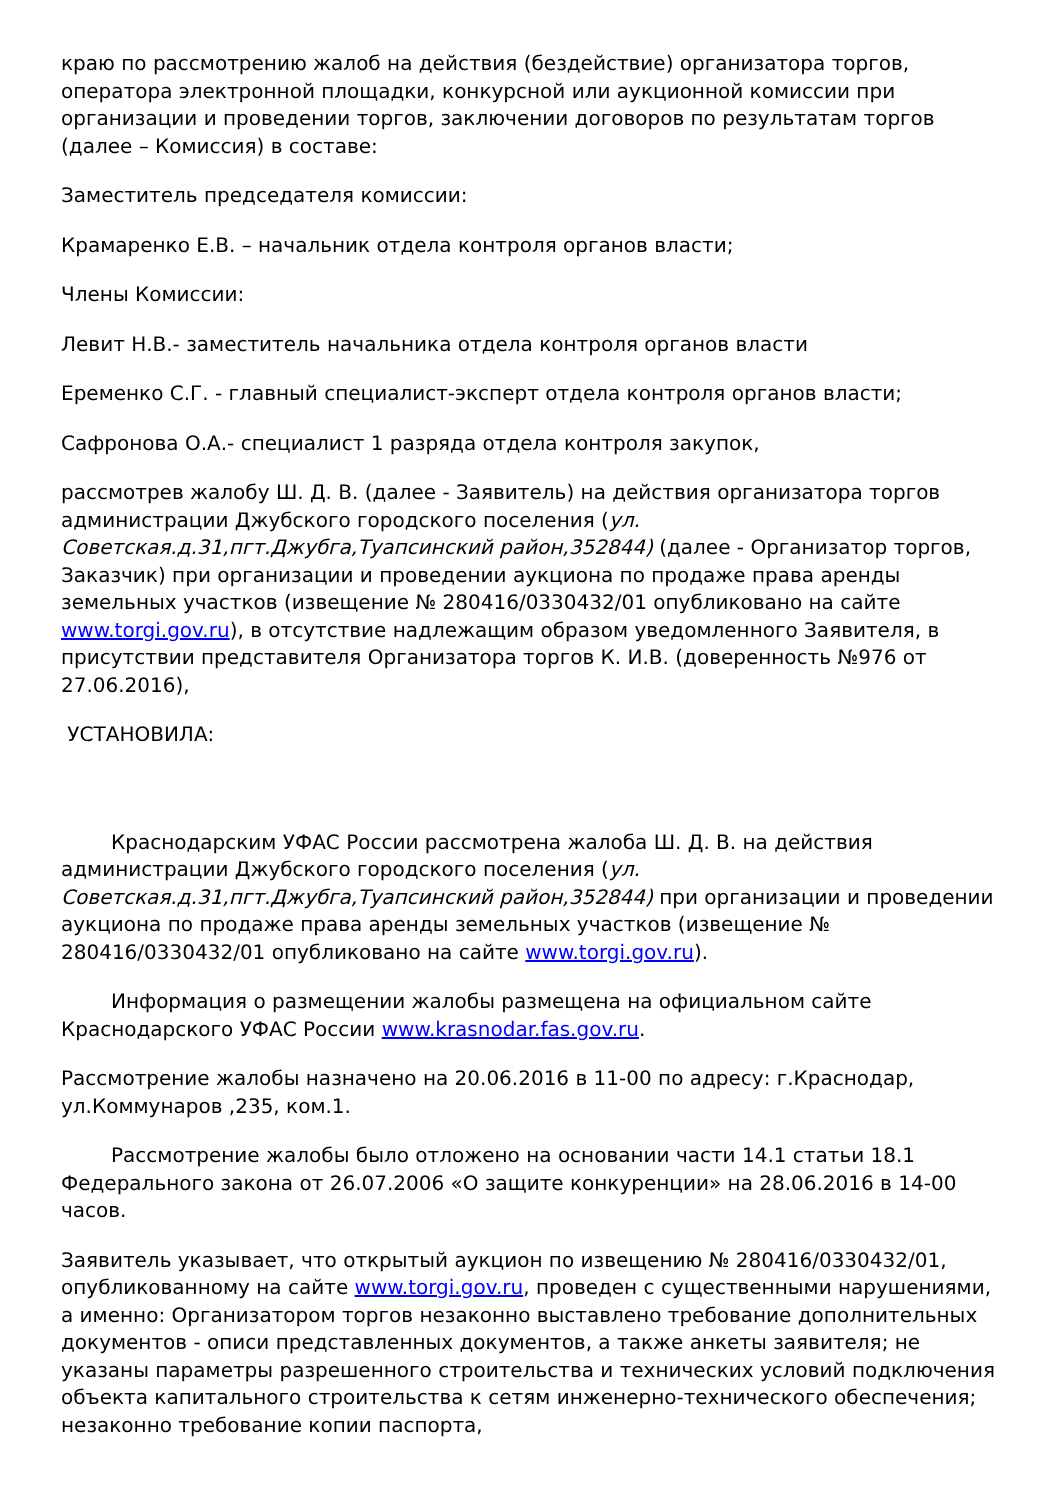краю по рассмотрению жалоб на действия (бездействие) организатора торгов, оператора электронной площадки, конкурсной или аукционной комиссии при организации и проведении торгов, заключении договоров по результатам торгов (далее – Комиссия) в составе:
Заместитель председателя комиссии:
Крамаренко Е.В. – начальник отдела контроля органов власти;
Члены Комиссии:
Левит Н.В.- заместитель начальника отдела контроля органов власти
Еременко С.Г. - главный специалист-эксперт отдела контроля органов власти;
Сафронова О.А.- специалист 1 разряда отдела контроля закупок,
рассмотрев жалобу Ш. Д. В. (далее - Заявитель) на действия организатора торгов администрации Джубского городского поселения (ул. Советская.д.31,пгт.Джубга,Туапсинский район,352844) (далее - Организатор торгов, Заказчик) при организации и проведении аукциона по продаже права аренды земельных участков (извещение № 280416/0330432/01 опубликовано на сайте www.torgi.gov.ru), в отсутствие надлежащим образом уведомленного Заявителя, в присутствии представителя Организатора торгов К. И.В. (доверенность №976 от 27.06.2016),
УСТАНОВИЛА:
Краснодарским УФАС России рассмотрена жалоба Ш. Д. В. на действия администрации Джубского городского поселения (ул. Советская.д.31,пгт.Джубга,Туапсинский район,352844) при организации и проведении аукциона по продаже права аренды земельных участков (извещение № 280416/0330432/01 опубликовано на сайте www.torgi.gov.ru).
Информация о размещении жалобы размещена на официальном сайте Краснодарского УФАС России www.krasnodar.fas.gov.ru.
Рассмотрение жалобы назначено на 20.06.2016 в 11-00 по адресу: г.Краснодар, ул.Коммунаров ,235, ком.1.
Рассмотрение жалобы было отложено на основании части 14.1 статьи 18.1 Федерального закона от 26.07.2006 «О защите конкуренции» на 28.06.2016 в 14-00 часов.
Заявитель указывает, что открытый аукцион по извещению № 280416/0330432/01, опубликованному на сайте www.torgi.gov.ru, проведен с существенными нарушениями, а именно: Организатором торгов незаконно выставлено требование дополнительных документов - описи представленных документов, а также анкеты заявителя; не указаны параметры разрешенного строительства и технических условий подключения объекта капитального строительства к сетям инженерно-технического обеспечения; незаконно требование копии паспорта,